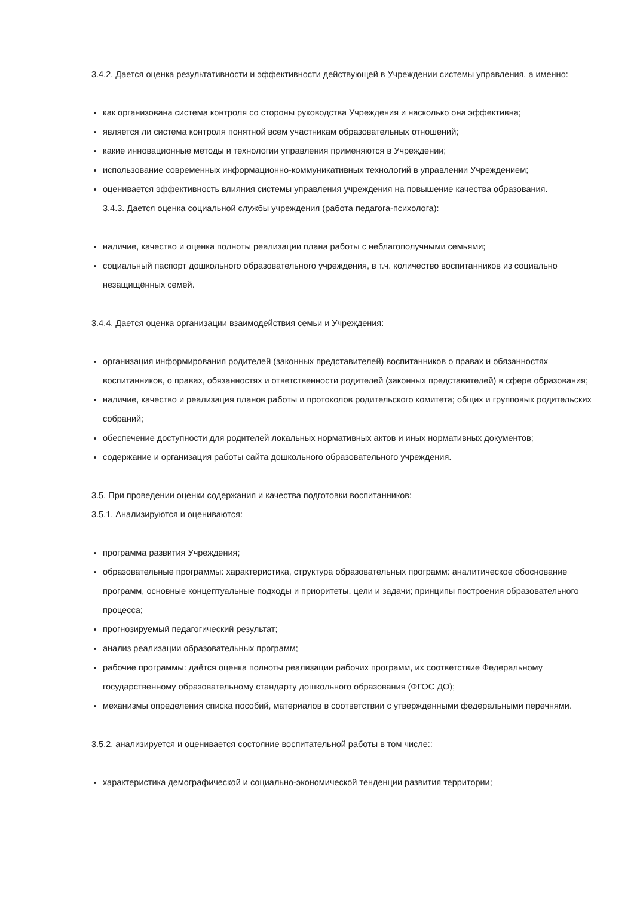3.4.2. Дается оценка результативности и эффективности действующей в Учреждении системы управления, а именно:
как организована система контроля со стороны руководства Учреждения и насколько она эффективна;
является ли система контроля понятной всем участникам образовательных отношений;
какие инновационные методы и технологии управления применяются в Учреждении;
использование современных информационно-коммуникативных технологий в управлении Учреждением;
оценивается эффективность влияния системы управления учреждения на повышение качества образования.
3.4.3. Дается оценка социальной службы учреждения (работа педагога-психолога):
наличие, качество и оценка полноты реализации плана работы с неблагополучными семьями;
социальный паспорт дошкольного образовательного учреждения, в т.ч. количество воспитанников из социально незащищённых семей.
3.4.4. Дается оценка организации взаимодействия семьи и Учреждения:
организация информирования родителей (законных представителей) воспитанников о правах и обязанностях воспитанников, о правах, обязанностях и ответственности родителей (законных представителей) в сфере образования;
наличие, качество и реализация планов работы и протоколов родительского комитета; общих и групповых родительских собраний;
обеспечение доступности для родителей локальных нормативных актов и иных нормативных документов;
содержание и организация работы сайта дошкольного образовательного учреждения.
3.5. При проведении оценки содержания и качества подготовки воспитанников:
3.5.1. Анализируются и оцениваются:
программа развития Учреждения;
образовательные программы: характеристика, структура образовательных программ: аналитическое обоснование программ, основные концептуальные подходы и приоритеты, цели и задачи; принципы построения образовательного процесса;
прогнозируемый педагогический результат;
анализ реализации образовательных программ;
рабочие программы: даётся оценка полноты реализации рабочих программ, их соответствие Федеральному государственному образовательному стандарту дошкольного образования (ФГОС ДО);
механизмы определения списка пособий, материалов в соответствии с утвержденными федеральными перечнями.
3.5.2. анализируется и оценивается состояние воспитательной работы в том числе::
характеристика демографической и социально-экономической тенденции развития территории;